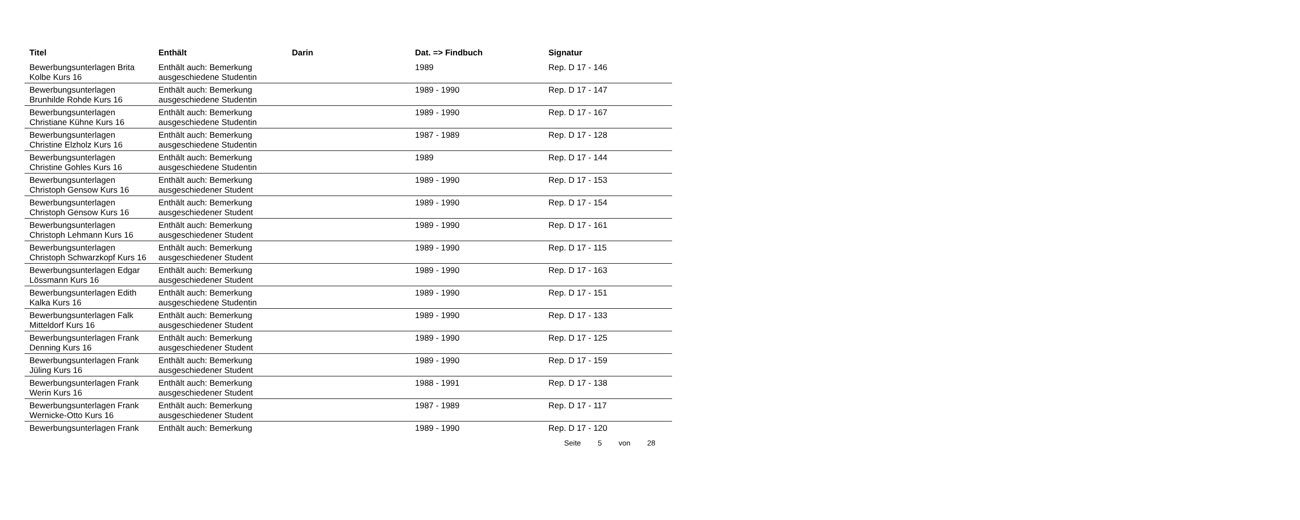| Titel | Enthält | Darin | Dat. => Findbuch | Signatur |
| --- | --- | --- | --- | --- |
| Bewerbungsunterlagen Brita Kolbe Kurs 16 | Enthält auch: Bemerkung ausgeschiedene Studentin | | 1989 | Rep. D 17 - 146 |
| Bewerbungsunterlagen Brunhilde Rohde Kurs 16 | Enthält auch: Bemerkung ausgeschiedene Studentin | | 1989 - 1990 | Rep. D 17 - 147 |
| Bewerbungsunterlagen Christiane Kühne Kurs 16 | Enthält auch: Bemerkung ausgeschiedene Studentin | | 1989 - 1990 | Rep. D 17 - 167 |
| Bewerbungsunterlagen Christine Elzholz Kurs 16 | Enthält auch: Bemerkung ausgeschiedene Studentin | | 1987 - 1989 | Rep. D 17 - 128 |
| Bewerbungsunterlagen Christine Gohles Kurs 16 | Enthält auch: Bemerkung ausgeschiedene Studentin | | 1989 | Rep. D 17 - 144 |
| Bewerbungsunterlagen Christoph Gensow Kurs 16 | Enthält auch: Bemerkung ausgeschiedener Student | | 1989 - 1990 | Rep. D 17 - 153 |
| Bewerbungsunterlagen Christoph Gensow Kurs 16 | Enthält auch: Bemerkung ausgeschiedener Student | | 1989 - 1990 | Rep. D 17 - 154 |
| Bewerbungsunterlagen Christoph Lehmann Kurs 16 | Enthält auch: Bemerkung ausgeschiedener Student | | 1989 - 1990 | Rep. D 17 - 161 |
| Bewerbungsunterlagen Christoph Schwarzkopf Kurs 16 | Enthält auch: Bemerkung ausgeschiedener Student | | 1989 - 1990 | Rep. D 17 - 115 |
| Bewerbungsunterlagen Edgar Lössmann Kurs 16 | Enthält auch: Bemerkung ausgeschiedener Student | | 1989 - 1990 | Rep. D 17 - 163 |
| Bewerbungsunterlagen Edith Kalka Kurs 16 | Enthält auch: Bemerkung ausgeschiedene Studentin | | 1989 - 1990 | Rep. D 17 - 151 |
| Bewerbungsunterlagen Falk Mitteldorf Kurs 16 | Enthält auch: Bemerkung ausgeschiedener Student | | 1989 - 1990 | Rep. D 17 - 133 |
| Bewerbungsunterlagen Frank Denning Kurs 16 | Enthält auch: Bemerkung ausgeschiedener Student | | 1989 - 1990 | Rep. D 17 - 125 |
| Bewerbungsunterlagen Frank Jüling Kurs 16 | Enthält auch: Bemerkung ausgeschiedener Student | | 1989 - 1990 | Rep. D 17 - 159 |
| Bewerbungsunterlagen Frank Werin Kurs 16 | Enthält auch: Bemerkung ausgeschiedener Student | | 1988 - 1991 | Rep. D 17 - 138 |
| Bewerbungsunterlagen Frank Wernicke-Otto Kurs 16 | Enthält auch: Bemerkung ausgeschiedener Student | | 1987 - 1989 | Rep. D 17 - 117 |
| Bewerbungsunterlagen Frank | Enthält auch: Bemerkung | | 1989 - 1990 | Rep. D 17 - 120 |
Seite 5 von 28